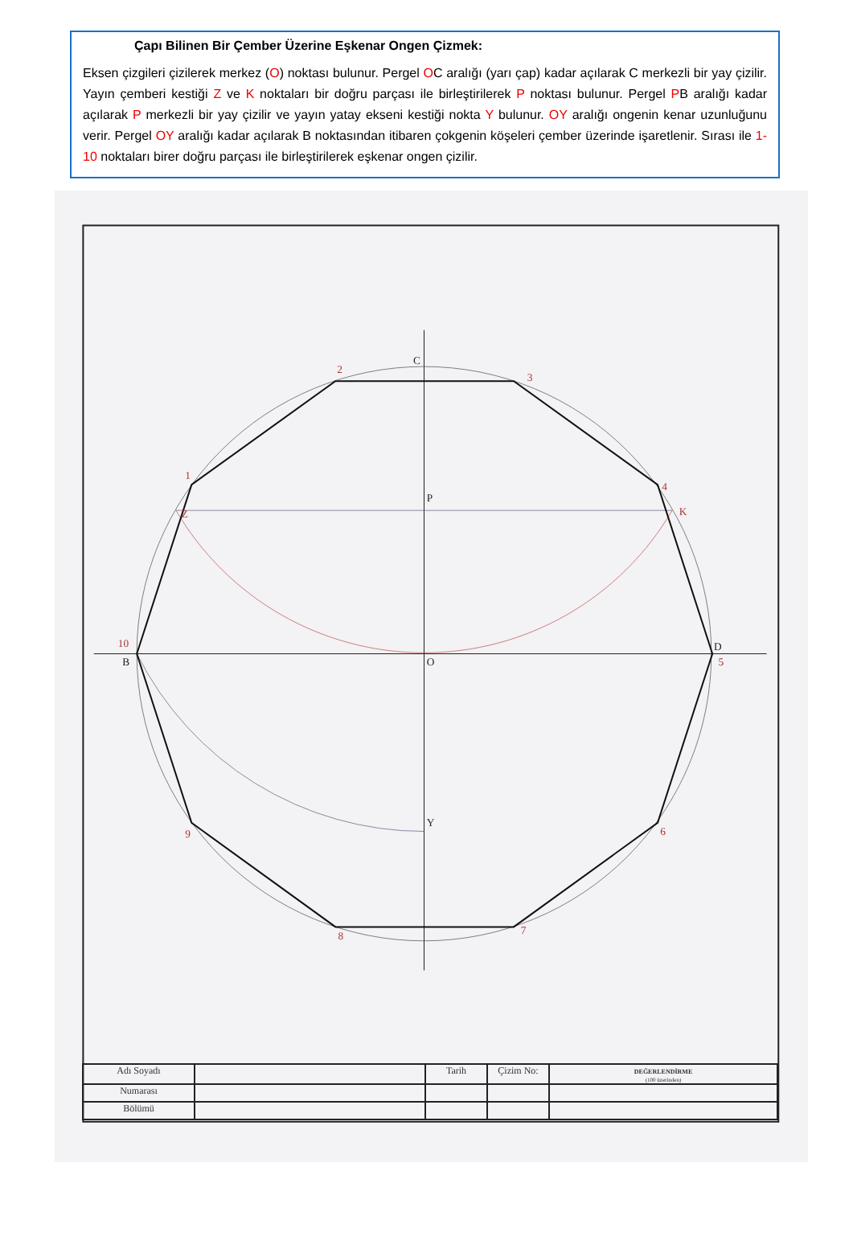Çapı Bilinen Bir Çember Üzerine Eşkenar Ongen Çizmek:
Eksen çizgileri çizilerek merkez (O) noktası bulunur. Pergel OC aralığı (yarı çap) kadar açılarak C merkezli bir yay çizilir. Yayın çemberi kestiği Z ve K noktaları bir doğru parçası ile birleştirilerek P noktası bulunur. Pergel PB aralığı kadar açılarak P merkezli bir yay çizilir ve yayın yatay ekseni kestiği nokta Y bulunur. OY aralığı ongenin kenar uzunluğunu verir. Pergel OY aralığı kadar açılarak B noktasından itibaren çokgenin köşeleri çember üzerinde işaretlenir. Sırası ile 1-10 noktaları birer doğru parçası ile birleştirilerek eşkenar ongen çizilir.
C
P
O
Y
B
D
10
1
2
3
4
5
6
7
8
9
Z
K
| Adı Soyadı | | Tarih | Çizim No: | DEĞERLENDİRME (100 üzerinden) |
| Numarası | | | | |
| Bölümü | | | | |